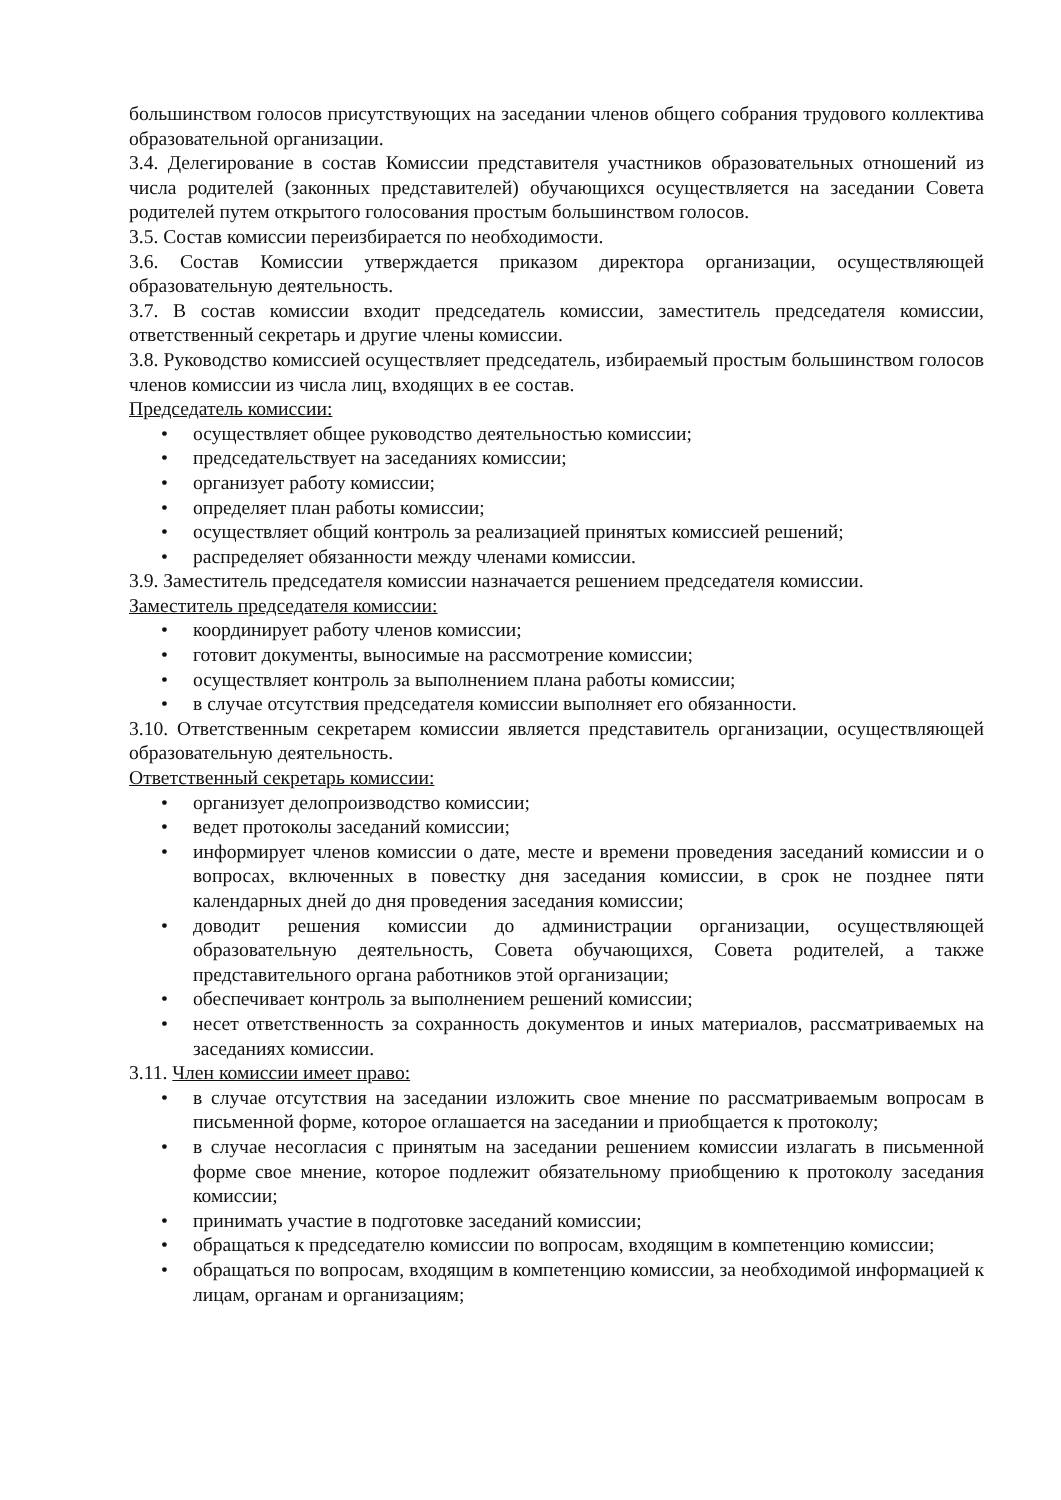большинством голосов присутствующих на заседании членов общего собрания трудового коллектива образовательной организации.
3.4. Делегирование в состав Комиссии представителя участников образовательных отношений из числа родителей (законных представителей) обучающихся осуществляется на заседании Совета родителей путем открытого голосования простым большинством голосов.
3.5. Состав комиссии переизбирается по необходимости.
3.6. Состав Комиссии утверждается приказом директора организации, осуществляющей образовательную деятельность.
3.7. В состав комиссии входит председатель комиссии, заместитель председателя комиссии, ответственный секретарь и другие члены комиссии.
3.8. Руководство комиссией осуществляет председатель, избираемый простым большинством голосов членов комиссии из числа лиц, входящих в ее состав.
Председатель комиссии:
• осуществляет общее руководство деятельностью комиссии;
• председательствует на заседаниях комиссии;
• организует работу комиссии;
• определяет план работы комиссии;
• осуществляет общий контроль за реализацией принятых комиссией решений;
• распределяет обязанности между членами комиссии.
3.9. Заместитель председателя комиссии назначается решением председателя комиссии.
Заместитель председателя комиссии:
• координирует работу членов комиссии;
• готовит документы, выносимые на рассмотрение комиссии;
• осуществляет контроль за выполнением плана работы комиссии;
• в случае отсутствия председателя комиссии выполняет его обязанности.
3.10. Ответственным секретарем комиссии является представитель организации, осуществляющей образовательную деятельность.
Ответственный секретарь комиссии:
• организует делопроизводство комиссии;
• ведет протоколы заседаний комиссии;
• информирует членов комиссии о дате, месте и времени проведения заседаний комиссии и о вопросах, включенных в повестку дня заседания комиссии, в срок не позднее пяти календарных дней до дня проведения заседания комиссии;
• доводит решения комиссии до администрации организации, осуществляющей образовательную деятельность, Совета обучающихся, Совета родителей, а также представительного органа работников этой организации;
• обеспечивает контроль за выполнением решений комиссии;
• несет ответственность за сохранность документов и иных материалов, рассматриваемых на заседаниях комиссии.
3.11. Член комиссии имеет право:
• в случае отсутствия на заседании изложить свое мнение по рассматриваемым вопросам в письменной форме, которое оглашается на заседании и приобщается к протоколу;
• в случае несогласия с принятым на заседании решением комиссии излагать в письменной форме свое мнение, которое подлежит обязательному приобщению к протоколу заседания комиссии;
• принимать участие в подготовке заседаний комиссии;
• обращаться к председателю комиссии по вопросам, входящим в компетенцию комиссии;
• обращаться по вопросам, входящим в компетенцию комиссии, за необходимой информацией к лицам, органам и организациям;